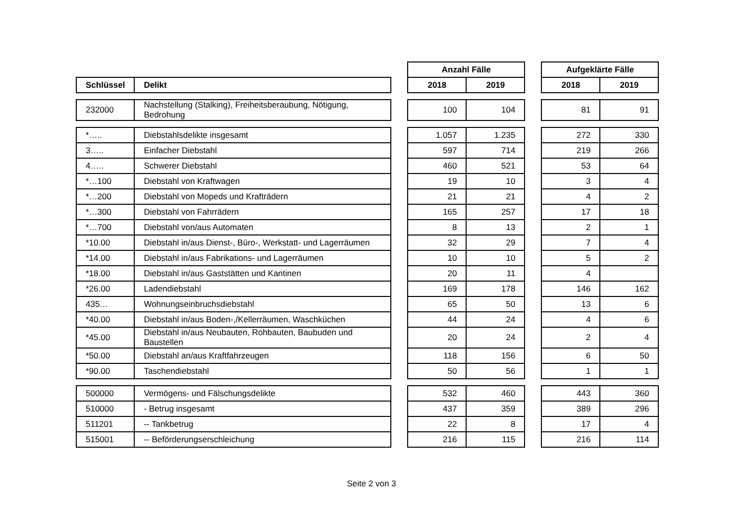| | | | Anzahl Fälle | | | Aufgeklärte Fälle | |
| --- | --- | --- | --- | --- | --- | --- | --- |
| Schlüssel | Delikt | | 2018 | 2019 | | 2018 | 2019 |
| 232000 | Nachstellung (Stalking), Freiheitsberaubung, Nötigung, Bedrohung | | 100 | 104 | | 81 | 91 |
| *….. | Diebstahlsdelikte insgesamt | | 1.057 | 1.235 | | 272 | 330 |
| 3….. | Einfacher Diebstahl | | 597 | 714 | | 219 | 266 |
| 4….. | Schwerer Diebstahl | | 460 | 521 | | 53 | 64 |
| *…100 | Diebstahl von Kraftwagen | | 19 | 10 | | 3 | 4 |
| *…200 | Diebstahl von Mopeds und Krafträdern | | 21 | 21 | | 4 | 2 |
| *…300 | Diebstahl von Fahrrädern | | 165 | 257 | | 17 | 18 |
| *…700 | Diebstahl von/aus Automaten | | 8 | 13 | | 2 | 1 |
| *10.00 | Diebstahl in/aus Dienst-, Büro-, Werkstatt- und Lagerräumen | | 32 | 29 | | 7 | 4 |
| *14.00 | Diebstahl in/aus Fabrikations- und Lagerräumen | | 10 | 10 | | 5 | 2 |
| *18.00 | Diebstahl in/aus Gaststätten und Kantinen | | 20 | 11 | | 4 | |
| *26.00 | Ladendiebstahl | | 169 | 178 | | 146 | 162 |
| 435… | Wohnungseinbruchsdiebstahl | | 65 | 50 | | 13 | 6 |
| *40.00 | Diebstahl in/aus Boden-,/Kellerräumen, Waschküchen | | 44 | 24 | | 4 | 6 |
| *45.00 | Diebstahl in/aus Neubauten, Rohbauten, Baubuden und Baustellen | | 20 | 24 | | 2 | 4 |
| *50.00 | Diebstahl an/aus Kraftfahrzeugen | | 118 | 156 | | 6 | 50 |
| *90.00 | Taschendiebstahl | | 50 | 56 | | 1 | 1 |
| 500000 | Vermögens- und Fälschungsdelikte | | 532 | 460 | | 443 | 360 |
| 510000 | - Betrug insgesamt | | 437 | 359 | | 389 | 296 |
| 511201 | -- Tankbetrug | | 22 | 8 | | 17 | 4 |
| 515001 | -- Beförderungserschleichung | | 216 | 115 | | 216 | 114 |
Seite 2 von 3